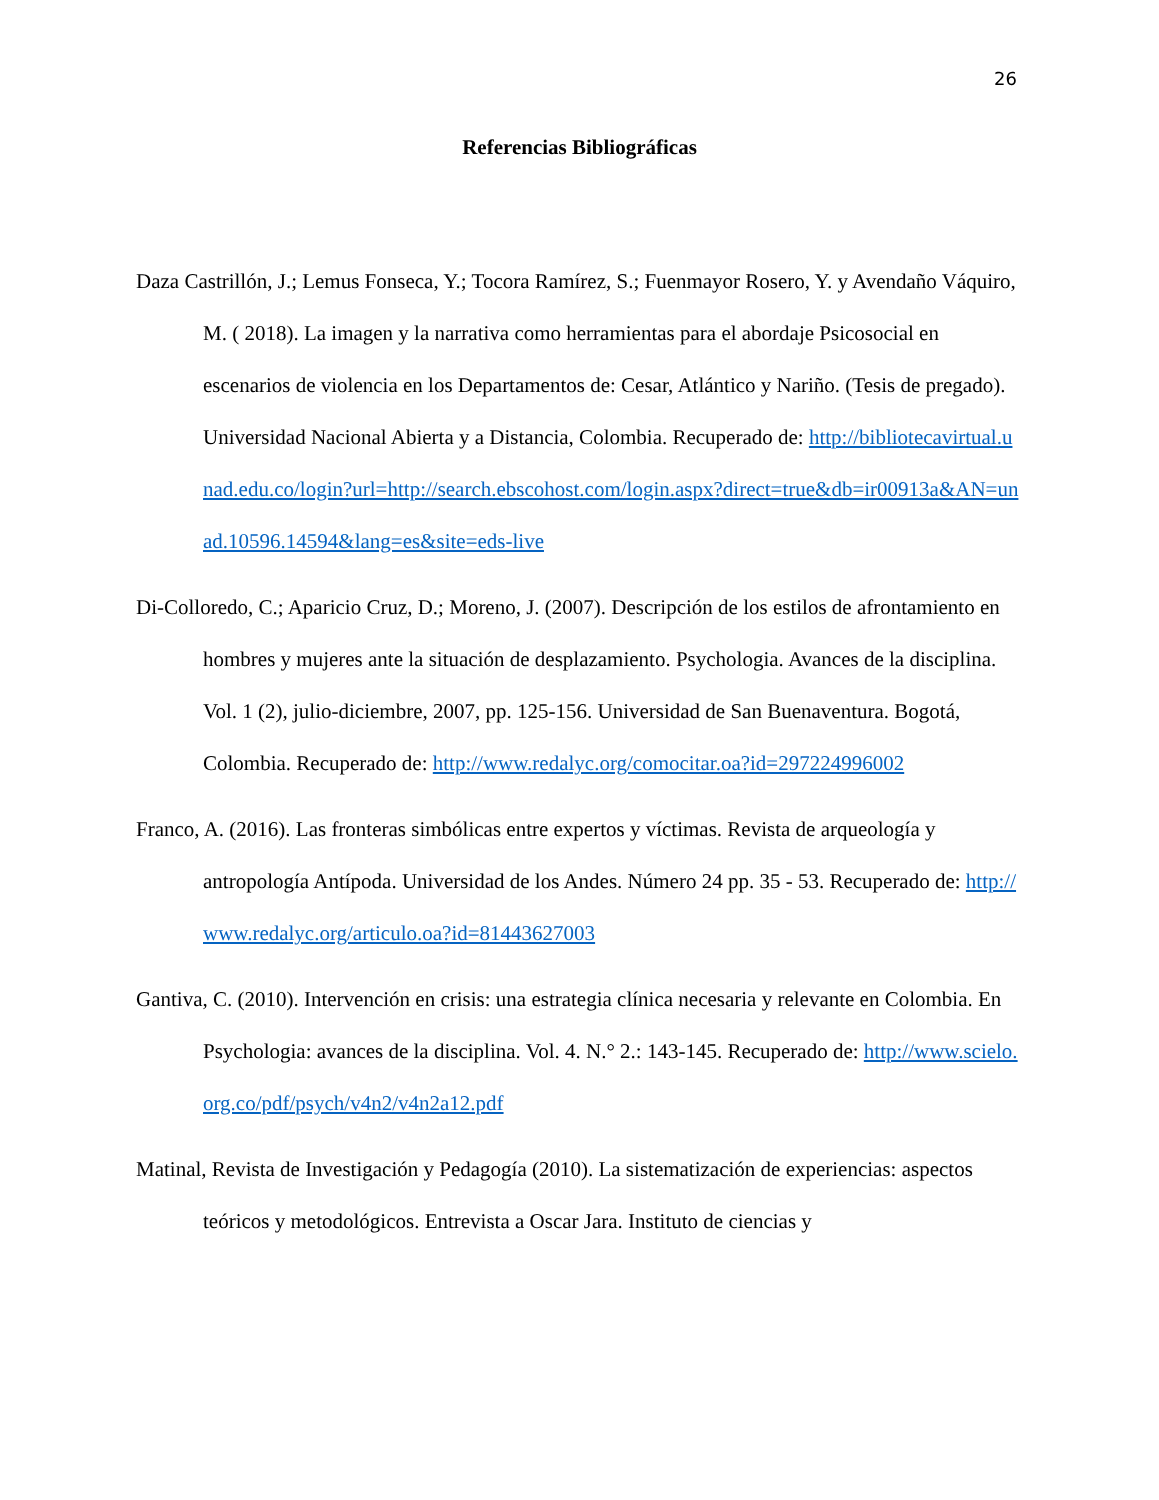26
Referencias Bibliográficas
Daza Castrillón, J.; Lemus Fonseca, Y.; Tocora Ramírez, S.; Fuenmayor Rosero, Y. y Avendaño Váquiro, M. ( 2018). La imagen y la narrativa como herramientas para el abordaje Psicosocial en escenarios de violencia en los Departamentos de: Cesar, Atlántico y Nariño. (Tesis de pregado). Universidad Nacional Abierta y a Distancia, Colombia. Recuperado de: http://bibliotecavirtual.unad.edu.co/login?url=http://search.ebscohost.com/login.aspx?direct=true&db=ir00913a&AN=unad.10596.14594&lang=es&site=eds-live
Di-Colloredo, C.; Aparicio Cruz, D.; Moreno, J. (2007). Descripción de los estilos de afrontamiento en hombres y mujeres ante la situación de desplazamiento. Psychologia. Avances de la disciplina. Vol. 1 (2), julio-diciembre, 2007, pp. 125-156. Universidad de San Buenaventura. Bogotá, Colombia. Recuperado de: http://www.redalyc.org/comocitar.oa?id=297224996002
Franco, A. (2016). Las fronteras simbólicas entre expertos y víctimas. Revista de arqueología y antropología Antípoda. Universidad de los Andes. Número 24 pp. 35 - 53. Recuperado de: http://www.redalyc.org/articulo.oa?id=81443627003
Gantiva, C. (2010). Intervención en crisis: una estrategia clínica necesaria y relevante en Colombia. En Psychologia: avances de la disciplina. Vol. 4. N.° 2.: 143-145. Recuperado de: http://www.scielo.org.co/pdf/psych/v4n2/v4n2a12.pdf
Matinal, Revista de Investigación y Pedagogía (2010). La sistematización de experiencias: aspectos teóricos y metodológicos. Entrevista a Oscar Jara. Instituto de ciencias y